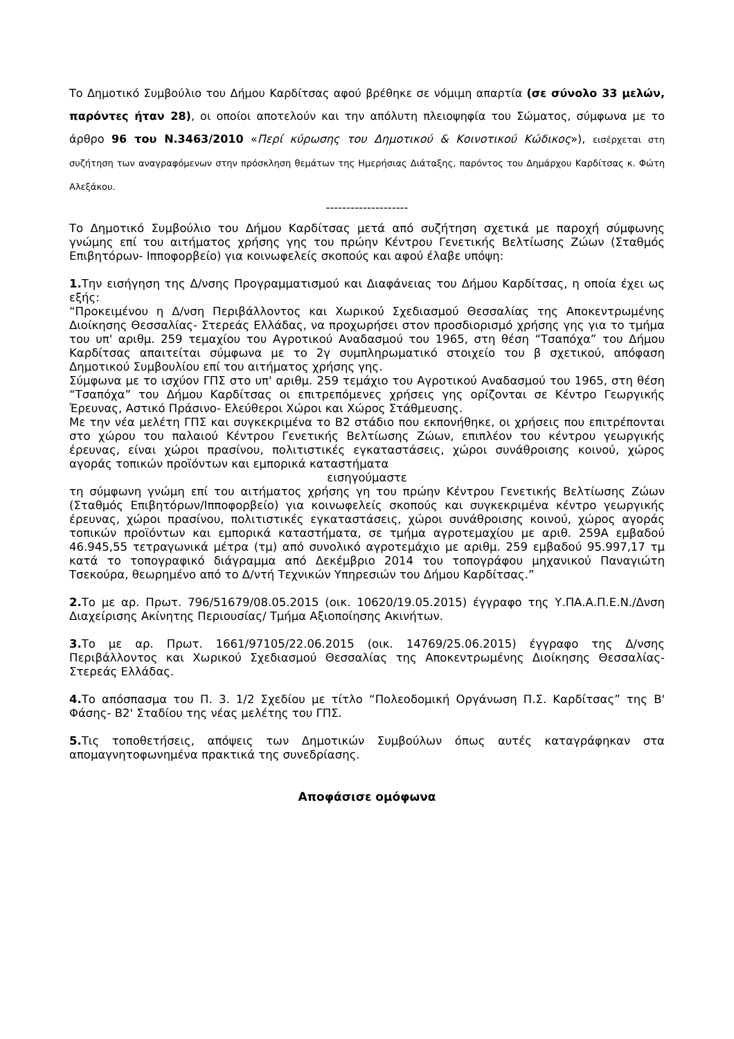Το Δημοτικό Συμβούλιο του Δήμου Καρδίτσας αφού βρέθηκε σε νόμιμη απαρτία (σε σύνολο 33 μελών, παρόντες ήταν 28), οι οποίοι αποτελούν και την απόλυτη πλειοψηφία του Σώματος, σύμφωνα με το άρθρο 96 του Ν.3463/2010 «Περί κύρωσης του Δημοτικού & Κοινοτικού Κώδικος»), εισέρχεται στη συζήτηση των αναγραφόμενων στην πρόσκληση θεμάτων της Ημερήσιας Διάταξης, παρόντος του Δημάρχου Καρδίτσας κ. Φώτη Αλεξάκου.
--------------------
Το Δημοτικό Συμβούλιο του Δήμου Καρδίτσας μετά από συζήτηση σχετικά με παροχή σύμφωνης γνώμης επί του αιτήματος χρήσης γης του πρώην Κέντρου Γενετικής Βελτίωσης Ζώων (Σταθμός Επιβητόρων- Ιπποφορβείο) για κοινωφελείς σκοπούς και αφού έλαβε υπόψη:
1. Την εισήγηση της Δ/νσης Προγραμματισμού και Διαφάνειας του Δήμου Καρδίτσας, η οποία έχει ως εξής:
“Προκειμένου η Δ/νση Περιβάλλοντος και Χωρικού Σχεδιασμού Θεσσαλίας της Αποκεντρωμένης Διοίκησης Θεσσαλίας- Στερεάς Ελλάδας, να προχωρήσει στον προσδιορισμό χρήσης γης για το τμήμα του υπ' αριθμ. 259 τεμαχίου του Αγροτικού Αναδασμού του 1965, στη θέση “Τσαπόχα” του Δήμου Καρδίτσας απαιτείται σύμφωνα με το 2γ συμπληρωματικό στοιχείο του β σχετικού, απόφαση Δημοτικού Συμβουλίου επί του αιτήματος χρήσης γης.
Σύμφωνα με το ισχύον ΓΠΣ στο υπ' αριθμ. 259 τεμάχιο του Αγροτικού Αναδασμού του 1965, στη θέση “Τσαπόχα” του Δήμου Καρδίτσας οι επιτρεπόμενες χρήσεις γης ορίζονται σε Κέντρο Γεωργικής Έρευνας, Αστικό Πράσινο- Ελεύθεροι Χώροι και Χώρος Στάθμευσης.
Με την νέα μελέτη ΓΠΣ και συγκεκριμένα το Β2 στάδιο που εκπονήθηκε, οι χρήσεις που επιτρέπονται στο χώρου του παλαιού Κέντρου Γενετικής Βελτίωσης Ζώων, επιπλέον του κέντρου γεωργικής έρευνας, είναι χώροι πρασίνου, πολιτιστικές εγκαταστάσεις, χώροι συνάθροισης κοινού, χώρος αγοράς τοπικών προϊόντων και εμπορικά καταστήματα
εισηγούμαστε
τη σύμφωνη γνώμη επί του αιτήματος χρήσης γη του πρώην Κέντρου Γενετικής Βελτίωσης Ζώων (Σταθμός Επιβητόρων/Ιπποφορβείο) για κοινωφελείς σκοπούς και συγκεκριμένα κέντρο γεωργικής έρευνας, χώροι πρασίνου, πολιτιστικές εγκαταστάσεις, χώροι συνάθροισης κοινού, χώρος αγοράς τοπικών προϊόντων και εμπορικά καταστήματα, σε τμήμα αγροτεμαχίου με αριθ. 259Α εμβαδού 46.945,55 τετραγωνικά μέτρα (τμ) από συνολικό αγροτεμάχιο με αριθμ. 259 εμβαδού 95.997,17 τμ κατά το τοπογραφικό διάγραμμα από Δεκέμβριο 2014 του τοπογράφου μηχανικού Παναγιώτη Τσεκούρα, θεωρημένο από το Δ/ντή Τεχνικών Υπηρεσιών του Δήμου Καρδίτσας.”
2. Το με αρ. Πρωτ. 796/51679/08.05.2015 (οικ. 10620/19.05.2015) έγγραφο της Υ.ΠΑ.Α.Π.Ε.Ν./Δνση Διαχείρισης Ακίνητης Περιουσίας/ Τμήμα Αξιοποίησης Ακινήτων.
3. Το με αρ. Πρωτ. 1661/97105/22.06.2015 (οικ. 14769/25.06.2015) έγγραφο της Δ/νσης Περιβάλλοντος και Χωρικού Σχεδιασμού Θεσσαλίας της Αποκεντρωμένης Διοίκησης Θεσσαλίας- Στερεάς Ελλάδας.
4. Το απόσπασμα του Π. 3. 1/2 Σχεδίου με τίτλο “Πολεοδομική Οργάνωση Π.Σ. Καρδίτσας” της Β' Φάσης- Β2' Σταδίου της νέας μελέτης του ΓΠΣ.
5. Τις τοποθετήσεις, απόψεις των Δημοτικών Συμβούλων όπως αυτές καταγράφηκαν στα απομαγνητοφωνημένα πρακτικά της συνεδρίασης.
Αποφάσισε ομόφωνα